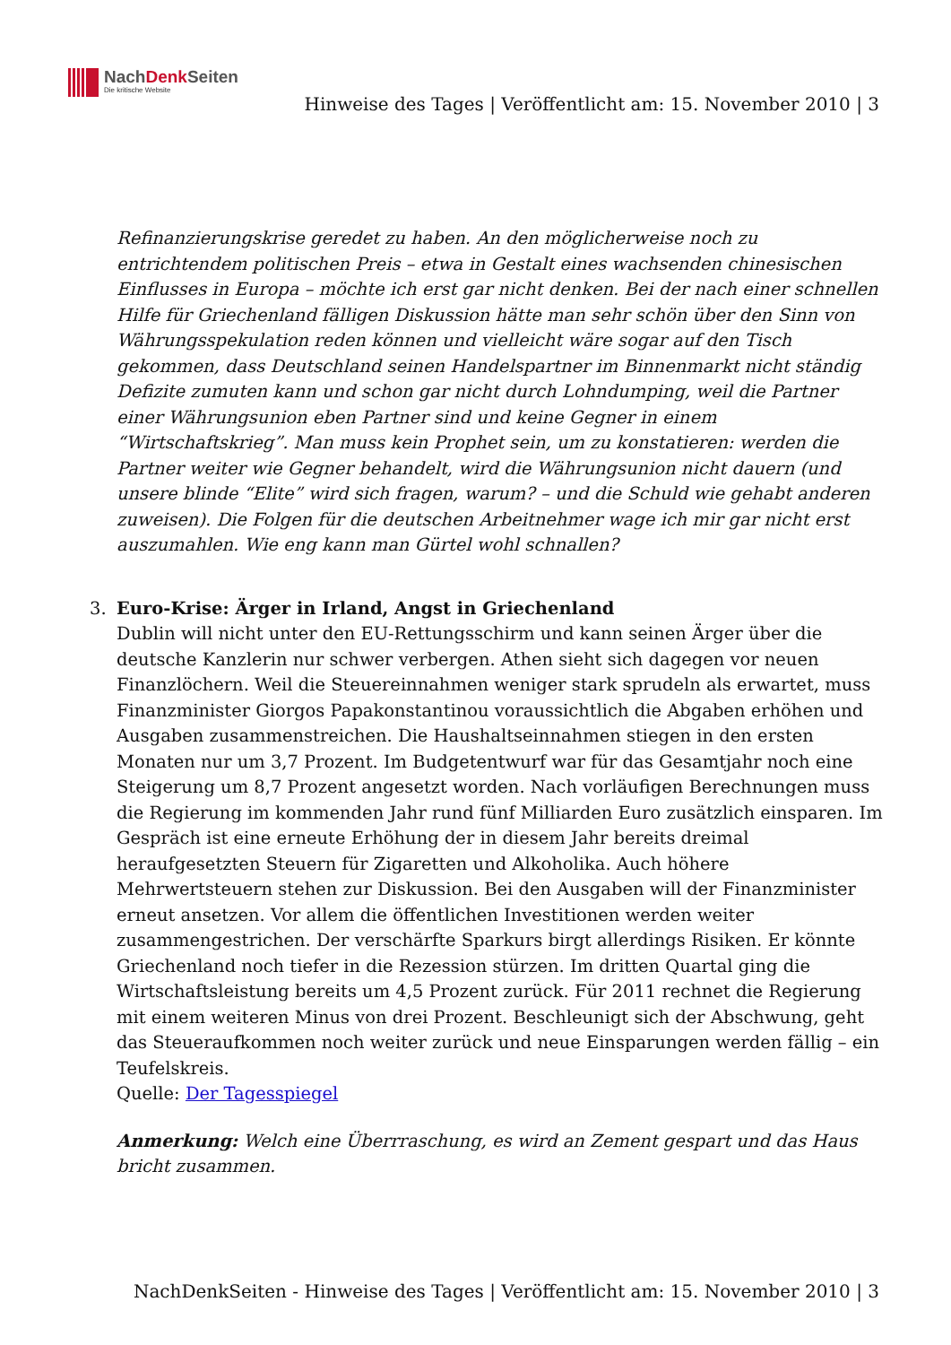NachDenk Seiten
Die kritische Website
Hinweise des Tages | Veröffentlicht am: 15. November 2010 | 3
Refinanzierungskrise geredet zu haben. An den möglicherweise noch zu entrichtendem politischen Preis – etwa in Gestalt eines wachsenden chinesischen Einflusses in Europa – möchte ich erst gar nicht denken. Bei der nach einer schnellen Hilfe für Griechenland fälligen Diskussion hätte man sehr schön über den Sinn von Währungsspekulation reden können und vielleicht wäre sogar auf den Tisch gekommen, dass Deutschland seinen Handelspartner im Binnenmarkt nicht ständig Defizite zumuten kann und schon gar nicht durch Lohndumping, weil die Partner einer Währungsunion eben Partner sind und keine Gegner in einem “Wirtschaftskrieg”. Man muss kein Prophet sein, um zu konstatieren: werden die Partner weiter wie Gegner behandelt, wird die Währungsunion nicht dauern (und unsere blinde “Elite” wird sich fragen, warum? – und die Schuld wie gehabt anderen zuweisen). Die Folgen für die deutschen Arbeitnehmer wage ich mir gar nicht erst auszumahlen. Wie eng kann man Gürtel wohl schnallen?
3.
Euro-Krise: Ärger in Irland, Angst in Griechenland
Dublin will nicht unter den EU-Rettungsschirm und kann seinen Ärger über die deutsche Kanzlerin nur schwer verbergen. Athen sieht sich dagegen vor neuen Finanzlöchern. Weil die Steuereinnahmen weniger stark sprudeln als erwartet, muss Finanzminister Giorgos Papakonstantinou voraussichtlich die Abgaben erhöhen und Ausgaben zusammenstreichen. Die Haushaltseinnahmen stiegen in den ersten Monaten nur um 3,7 Prozent. Im Budgetentwurf war für das Gesamtjahr noch eine Steigerung um 8,7 Prozent angesetzt worden. Nach vorläufigen Berechnungen muss die Regierung im kommenden Jahr rund fünf Milliarden Euro zusätzlich einsparen. Im Gespräch ist eine erneute Erhöhung der in diesem Jahr bereits dreimal heraufgesetzten Steuern für Zigaretten und Alkoholika. Auch höhere Mehrwertsteuern stehen zur Diskussion. Bei den Ausgaben will der Finanzminister erneut ansetzen. Vor allem die öffentlichen Investitionen werden weiter zusammengestrichen. Der verschärfte Sparkurs birgt allerdings Risiken. Er könnte Griechenland noch tiefer in die Rezession stürzen. Im dritten Quartal ging die Wirtschaftsleistung bereits um 4,5 Prozent zurück. Für 2011 rechnet die Regierung mit einem weiteren Minus von drei Prozent. Beschleunigt sich der Abschwung, geht das Steueraufkommen noch weiter zurück und neue Einsparungen werden fällig – ein Teufelskreis.
Quelle: Der Tagesspiegel
Anmerkung: Welch eine Überrraschung, es wird an Zement gespart und das Haus bricht zusammen.
NachDenkSeiten - Hinweise des Tages | Veröffentlicht am: 15. November 2010 | 3